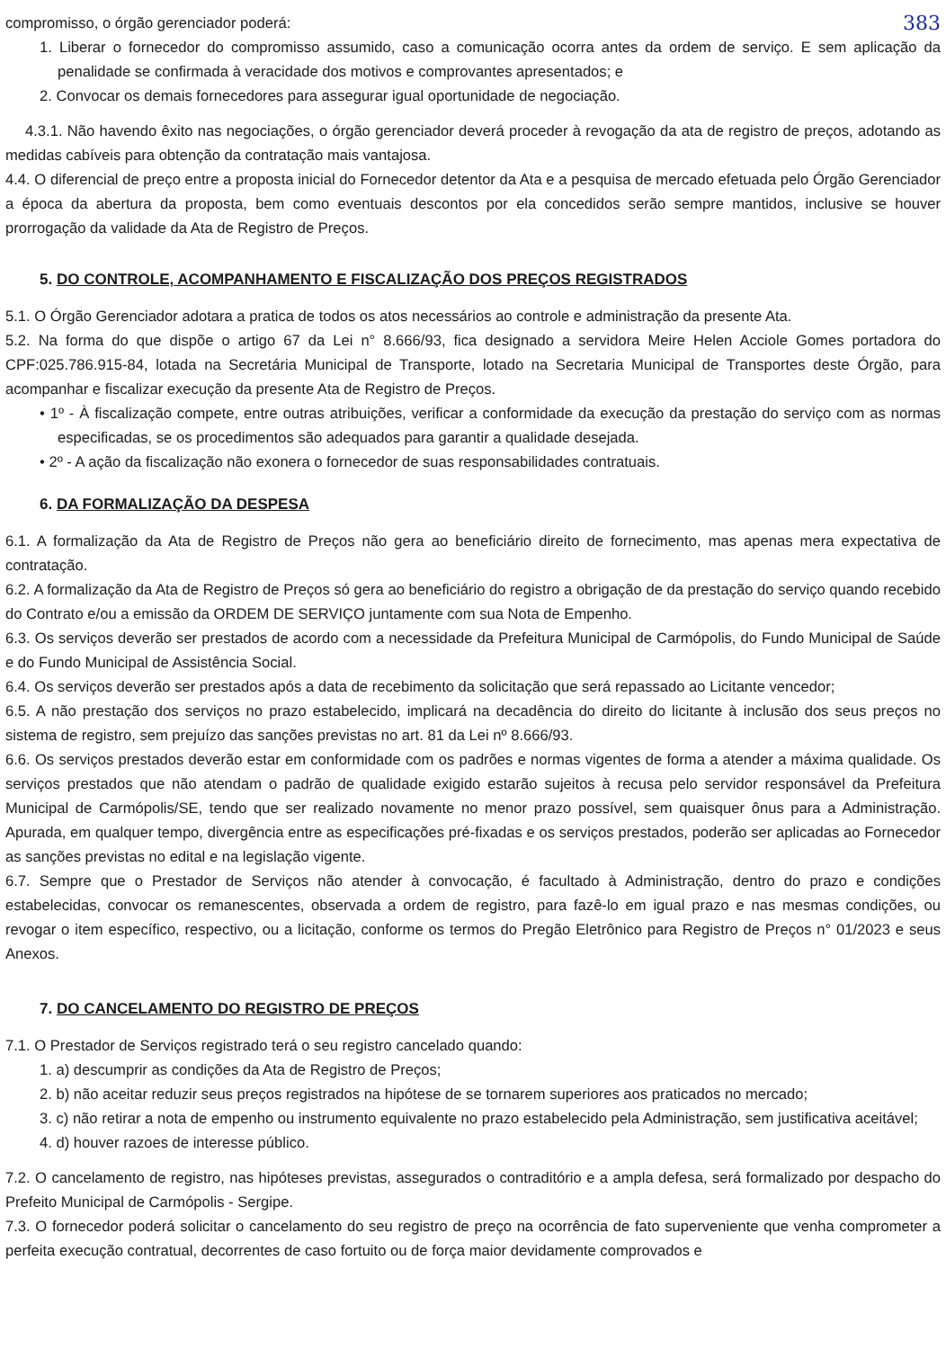383 compromisso, o órgão gerenciador poderá:
1. Liberar o fornecedor do compromisso assumido, caso a comunicação ocorra antes da ordem de serviço. E sem aplicação da penalidade se confirmada à veracidade dos motivos e comprovantes apresentados; e
2. Convocar os demais fornecedores para assegurar igual oportunidade de negociação.
4.3.1. Não havendo êxito nas negociações, o órgão gerenciador deverá proceder à revogação da ata de registro de preços, adotando as medidas cabíveis para obtenção da contratação mais vantajosa.
4.4. O diferencial de preço entre a proposta inicial do Fornecedor detentor da Ata e a pesquisa de mercado efetuada pelo Órgão Gerenciador a época da abertura da proposta, bem como eventuais descontos por ela concedidos serão sempre mantidos, inclusive se houver prorrogação da validade da Ata de Registro de Preços.
5. DO CONTROLE, ACOMPANHAMENTO E FISCALIZAÇÃO DOS PREÇOS REGISTRADOS
5.1. O Órgão Gerenciador adotara a pratica de todos os atos necessários ao controle e administração da presente Ata.
5.2. Na forma do que dispõe o artigo 67 da Lei n° 8.666/93, fica designado a servidora Meire Helen Acciole Gomes portadora do CPF:025.786.915-84, lotada na Secretária Municipal de Transporte, lotado na Secretaria Municipal de Transportes deste Órgão, para acompanhar e fiscalizar execução da presente Ata de Registro de Preços.
• 1º - À fiscalização compete, entre outras atribuições, verificar a conformidade da execução da prestação do serviço com as normas especificadas, se os procedimentos são adequados para garantir a qualidade desejada.
• 2º - A ação da fiscalização não exonera o fornecedor de suas responsabilidades contratuais.
6. DA FORMALIZAÇÃO DA DESPESA
6.1. A formalização da Ata de Registro de Preços não gera ao beneficiário direito de fornecimento, mas apenas mera expectativa de contratação.
6.2. A formalização da Ata de Registro de Preços só gera ao beneficiário do registro a obrigação de da prestação do serviço quando recebido do Contrato e/ou a emissão da ORDEM DE SERVIÇO juntamente com sua Nota de Empenho.
6.3. Os serviços deverão ser prestados de acordo com a necessidade da Prefeitura Municipal de Carmópolis, do Fundo Municipal de Saúde e do Fundo Municipal de Assistência Social.
6.4. Os serviços deverão ser prestados após a data de recebimento da solicitação que será repassado ao Licitante vencedor;
6.5. A não prestação dos serviços no prazo estabelecido, implicará na decadência do direito do licitante à inclusão dos seus preços no sistema de registro, sem prejuízo das sanções previstas no art. 81 da Lei nº 8.666/93.
6.6. Os serviços prestados deverão estar em conformidade com os padrões e normas vigentes de forma a atender a máxima qualidade. Os serviços prestados que não atendam o padrão de qualidade exigido estarão sujeitos à recusa pelo servidor responsável da Prefeitura Municipal de Carmópolis/SE, tendo que ser realizado novamente no menor prazo possível, sem quaisquer ônus para a Administração. Apurada, em qualquer tempo, divergência entre as especificações pré-fixadas e os serviços prestados, poderão ser aplicadas ao Fornecedor as sanções previstas no edital e na legislação vigente.
6.7. Sempre que o Prestador de Serviços não atender à convocação, é facultado à Administração, dentro do prazo e condições estabelecidas, convocar os remanescentes, observada a ordem de registro, para fazê-lo em igual prazo e nas mesmas condições, ou revogar o item específico, respectivo, ou a licitação, conforme os termos do Pregão Eletrônico para Registro de Preços n° 01/2023 e seus Anexos.
7. DO CANCELAMENTO DO REGISTRO DE PREÇOS
7.1. O Prestador de Serviços registrado terá o seu registro cancelado quando:
1. a) descumprir as condições da Ata de Registro de Preços;
2. b) não aceitar reduzir seus preços registrados na hipótese de se tornarem superiores aos praticados no mercado;
3. c) não retirar a nota de empenho ou instrumento equivalente no prazo estabelecido pela Administração, sem justificativa aceitável;
4. d) houver razoes de interesse público.
7.2. O cancelamento de registro, nas hipóteses previstas, assegurados o contraditório e a ampla defesa, será formalizado por despacho do Prefeito Municipal de Carmópolis - Sergipe.
7.3. O fornecedor poderá solicitar o cancelamento do seu registro de preço na ocorrência de fato superveniente que venha comprometer a perfeita execução contratual, decorrentes de caso fortuito ou de força maior devidamente comprovados e